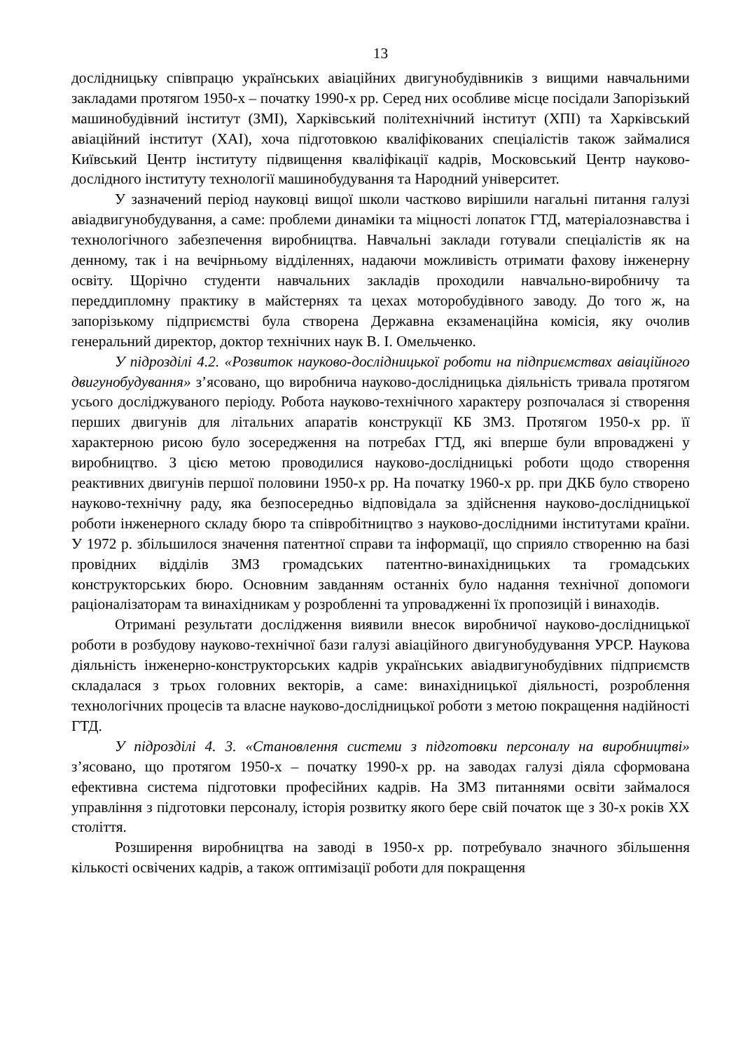13
дослідницьку співпрацю українських авіаційних двигунобудівників з вищими навчальними закладами протягом 1950-х – початку 1990-х рр. Серед них особливе місце посідали Запорізький машинобудівний інститут (ЗМІ), Харківський політехнічний інститут (ХПІ) та Харківський авіаційний інститут (ХАІ), хоча підготовкою кваліфікованих спеціалістів також займалися Київський Центр інституту підвищення кваліфікації кадрів, Московський Центр науково-дослідного інституту технології машинобудування та Народний університет.
У зазначений період науковці вищої школи частково вирішили нагальні питання галузі авіадвигунобудування, а саме: проблеми динаміки та міцності лопаток ГТД, матеріалознавства і технологічного забезпечення виробництва. Навчальні заклади готували спеціалістів як на денному, так і на вечірньому відділеннях, надаючи можливість отримати фахову інженерну освіту. Щорічно студенти навчальних закладів проходили навчально-виробничу та переддипломну практику в майстернях та цехах моторобудівного заводу. До того ж, на запорізькому підприємстві була створена Державна екзаменаційна комісія, яку очолив генеральний директор, доктор технічних наук В. І. Омельченко.
У підрозділі 4.2. «Розвиток науково-дослідницької роботи на підприємствах авіаційного двигунобудування» з’ясовано, що виробнича науково-дослідницька діяльність тривала протягом усього досліджуваного періоду. Робота науково-технічного характеру розпочалася зі створення перших двигунів для літальних апаратів конструкції КБ ЗМЗ. Протягом 1950-х рр. її характерною рисою було зосередження на потребах ГТД, які вперше були впроваджені у виробництво. З цією метою проводилися науково-дослідницькі роботи щодо створення реактивних двигунів першої половини 1950-х рр. На початку 1960-х рр. при ДКБ було створено науково-технічну раду, яка безпосередньо відповідала за здійснення науково-дослідницької роботи інженерного складу бюро та співробітництво з науково-дослідними інститутами країни. У 1972 р. збільшилося значення патентної справи та інформації, що сприяло створенню на базі провідних відділів ЗМЗ громадських патентно-винахідницьких та громадських конструкторських бюро. Основним завданням останніх було надання технічної допомоги раціоналізаторам та винахідникам у розробленні та упровадженні їх пропозицій і винаходів.
Отримані результати дослідження виявили внесок виробничої науково-дослідницької роботи в розбудову науково-технічної бази галузі авіаційного двигунобудування УРСР. Наукова діяльність інженерно-конструкторських кадрів українських авіадвигунобудівних підприємств складалася з трьох головних векторів, а саме: винахідницької діяльності, розроблення технологічних процесів та власне науково-дослідницької роботи з метою покращення надійності ГТД.
У підрозділі 4. 3. «Становлення системи з підготовки персоналу на виробництві» з’ясовано, що протягом 1950-х – початку 1990-х рр. на заводах галузі діяла сформована ефективна система підготовки професійних кадрів. На ЗМЗ питаннями освіти займалося управління з підготовки персоналу, історія розвитку якого бере свій початок ще з 30-х років ХХ століття.
Розширення виробництва на заводі в 1950-х рр. потребувало значного збільшення кількості освічених кадрів, а також оптимізації роботи для покращення